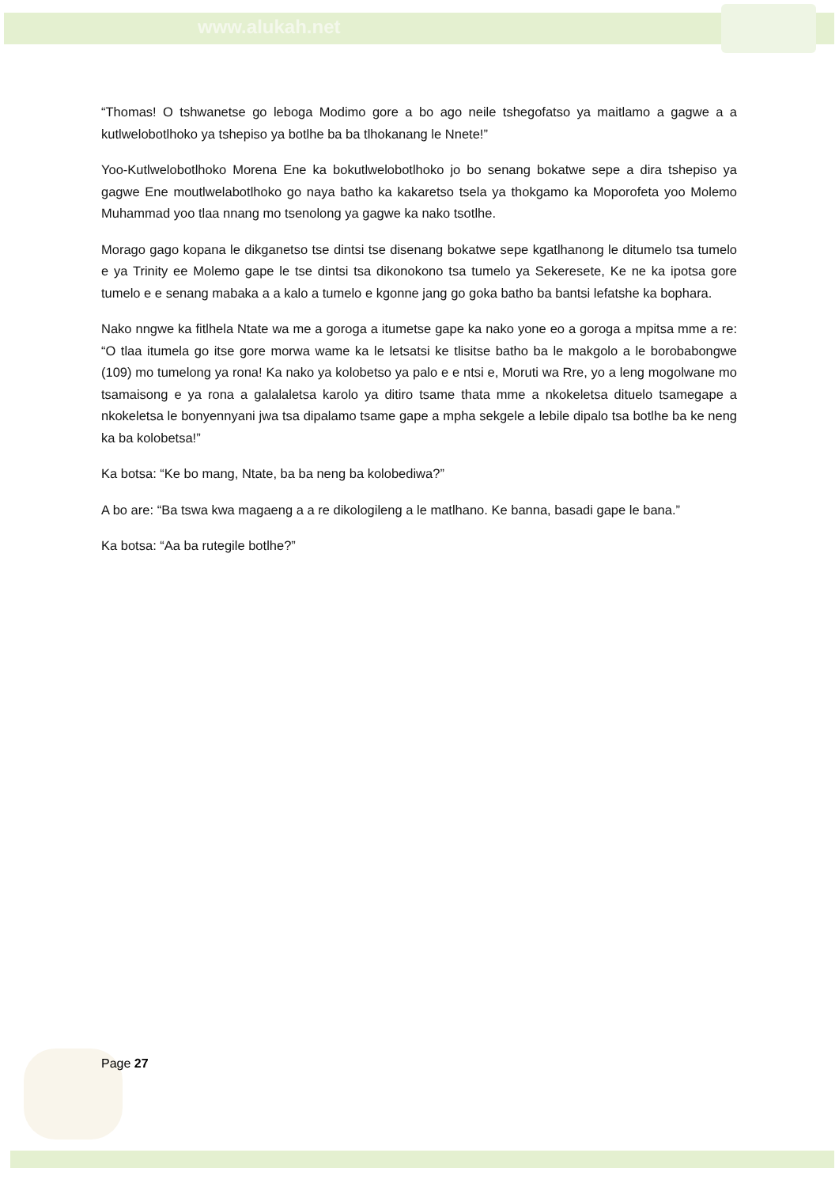www.alukah.net
“Thomas! O tshwanetse go leboga Modimo gore a bo ago neile tshegofatso ya maitlamo a gagwe a a kutlwelobotlhoko ya tshepiso ya botlhe ba ba tlhokanang le Nnete!”
Yoo-Kutlwelobotlhoko Morena Ene ka bokutlwelobotlhoko jo bo senang bokatwe sepe a dira tshepiso ya gagwe Ene moutlwelabotlhoko go naya batho ka kakaretso tsela ya thokgamo ka Moporofeta yoo Molemo Muhammad yoo tlaa nnang mo tsenolong ya gagwe ka nako tsotlhe.
Morago gago kopana le dikganetso tse dintsi tse disenang bokatwe sepe kgatlhanong le ditumelo tsa tumelo e ya Trinity ee Molemo gape le tse dintsi tsa dikonokono tsa tumelo ya Sekeresete, Ke ne ka ipotsa gore tumelo e e senang mabaka a a kalo a tumelo e kgonne jang go goka batho ba bantsi lefatshe ka bophara.
Nako nngwe ka fitlhela Ntate wa me a goroga a itumetse gape ka nako yone eo a goroga a mpitsa mme a re: “O tlaa itumela go itse gore morwa wame ka le letsatsi ke tlisitse batho ba le makgolo a le borobabongwe (109) mo tumelong ya rona! Ka nako ya kolobetso ya palo e e ntsi e, Moruti wa Rre, yo a leng mogolwane mo tsamaisong e ya rona a galalaletsa karolo ya ditiro tsame thata mme a nkokeletsa dituelo tsamegape a nkokeletsa le bonyennyani jwa tsa dipalamo tsame gape a mpha sekgele a lebile dipalo tsa botlhe ba ke neng ka ba kolobetsa!”
Ka botsa: “Ke bo mang, Ntate, ba ba neng ba kolobediwa?”
A bo are: “Ba tswa kwa magaeng a a re dikologileng a le matlhano. Ke banna, basadi gape le bana.”
Ka botsa: “Aa ba rutegile botlhe?”
Page 27